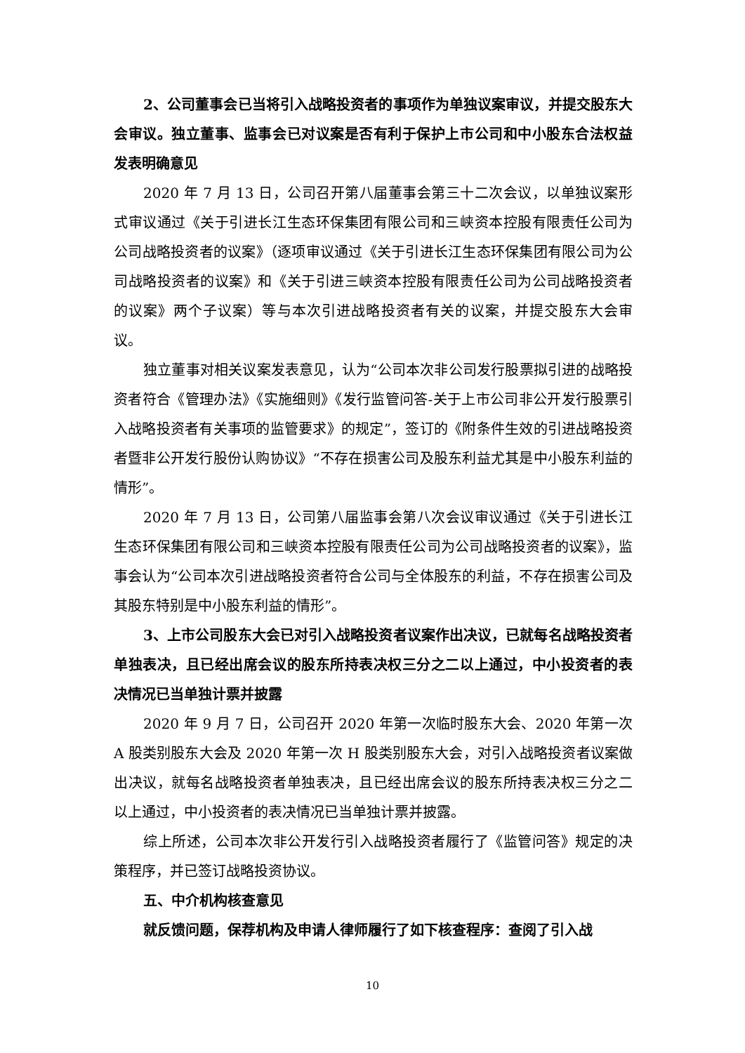2、公司董事会已当将引入战略投资者的事项作为单独议案审议，并提交股东大会审议。独立董事、监事会已对议案是否有利于保护上市公司和中小股东合法权益发表明确意见
2020 年 7 月 13 日，公司召开第八届董事会第三十二次会议，以单独议案形式审议通过《关于引进长江生态环保集团有限公司和三峡资本控股有限责任公司为公司战略投资者的议案》（逐项审议通过《关于引进长江生态环保集团有限公司为公司战略投资者的议案》和《关于引进三峡资本控股有限责任公司为公司战略投资者的议案》两个子议案）等与本次引进战略投资者有关的议案，并提交股东大会审议。
独立董事对相关议案发表意见，认为“公司本次非公司发行股票拟引进的战略投资者符合《管理办法》《实施细则》《发行监管问答-关于上市公司非公开发行股票引入战略投资者有关事项的监管要求》的规定”，签订的《附条件生效的引进战略投资者暨非公开发行股份认购协议》“不存在损害公司及股东利益尤其是中小股东利益的情形”。
2020 年 7 月 13 日，公司第八届监事会第八次会议审议通过《关于引进长江生态环保集团有限公司和三峡资本控股有限责任公司为公司战略投资者的议案》，监事会认为“公司本次引进战略投资者符合公司与全体股东的利益，不存在损害公司及其股东特别是中小股东利益的情形”。
3、上市公司股东大会已对引入战略投资者议案作出决议，已就每名战略投资者单独表决，且已经出席会议的股东所持表决权三分之二以上通过，中小投资者的表决情况已当单独计票并披露
2020 年 9 月 7 日，公司召开 2020 年第一次临时股东大会、2020 年第一次 A 股类别股东大会及 2020 年第一次 H 股类别股东大会，对引入战略投资者议案做出决议，就每名战略投资者单独表决，且已经出席会议的股东所持表决权三分之二以上通过，中小投资者的表决情况已当单独计票并披露。
综上所述，公司本次非公开发行引入战略投资者履行了《监管问答》规定的决策程序，并已签订战略投资协议。
五、中介机构核查意见
就反馈问题，保荐机构及申请人律师履行了如下核查程序：查阅了引入战
10